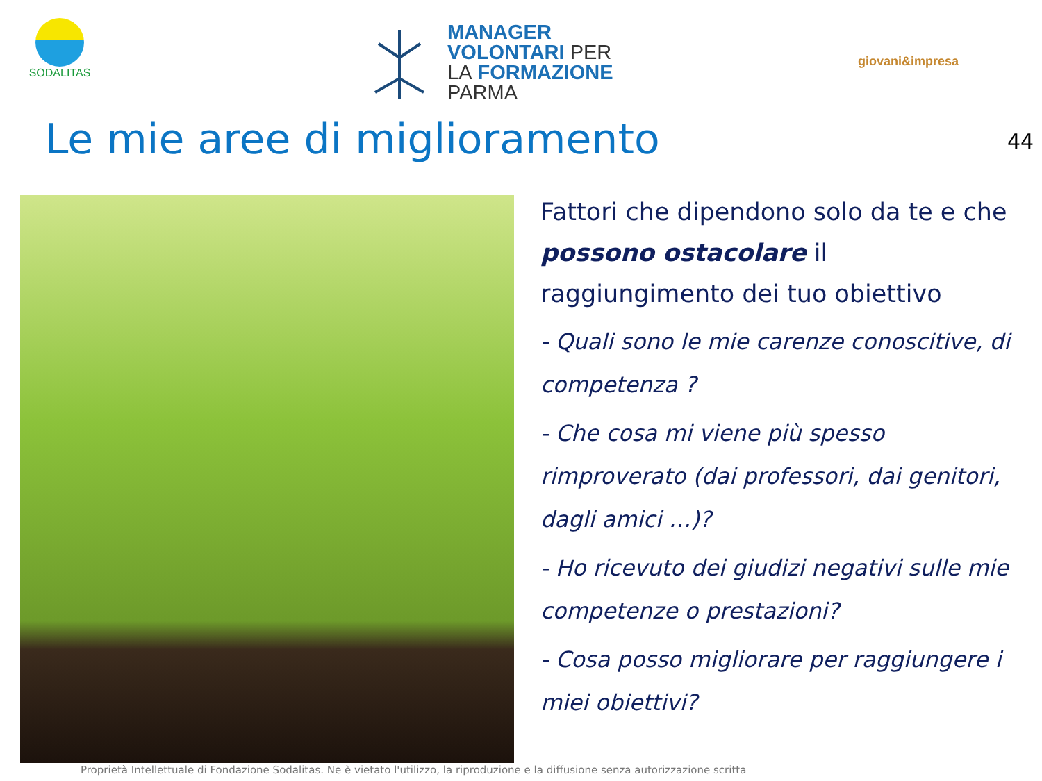SODALITAS
MANAGER
VOLONTARI PER
LA FORMAZIONE
PARMA
giovani&impresa
Le mie aree di miglioramento 44
Fattori che dipendono solo da te e che possono ostacolare il raggiungimento dei tuo obiettivo
- Quali sono le mie carenze conoscitive, di competenza ?
- Che cosa mi viene più spesso rimproverato (dai professori, dai genitori, dagli amici …)?
- Ho ricevuto dei giudizi negativi sulle mie competenze o prestazioni?
- Cosa posso migliorare per raggiungere i miei obiettivi?
Proprietà Intellettuale di Fondazione Sodalitas. Ne è vietato l'utilizzo, la riproduzione e la diffusione senza autorizzazione scritta